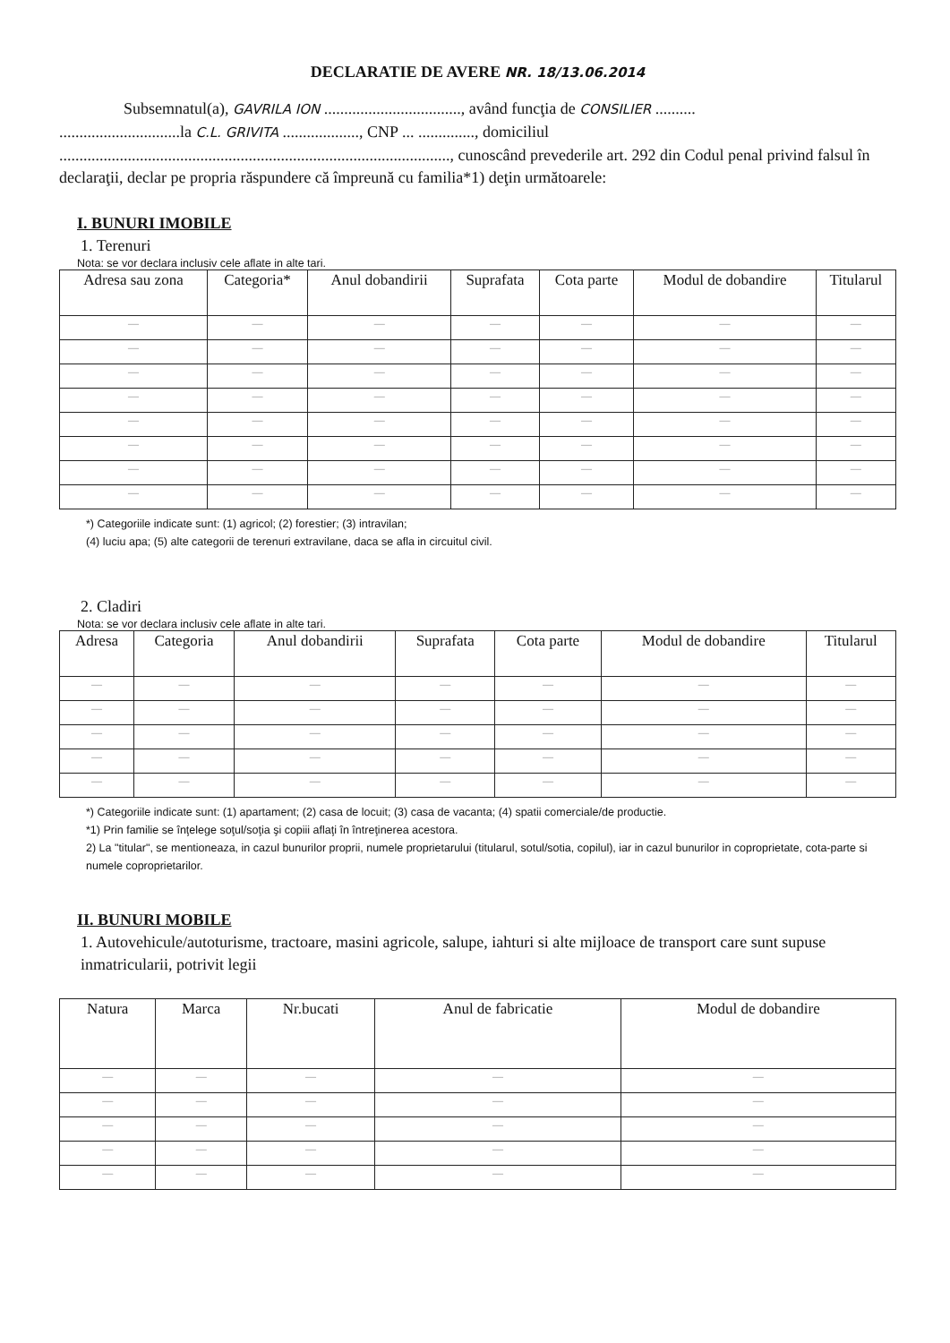DECLARATIE DE AVERE NR. 18/13.06.2014
Subsemnatul(a), GAVRILA ION .................................., având funcţia de CONSILIER ..........
..............................la C.L. GRIVITA ..................., CNP ... .............., domiciliul
................................................................................................., cunoscând prevederile art. 292 din Codul penal privind falsul în declaraţii, declar pe propria răspundere că împreună cu familia*1) deţin următoarele:
I. BUNURI IMOBILE
1. Terenuri
Nota: se vor declara inclusiv cele aflate in alte tari.
| Adresa sau zona | Categoria* | Anul dobandirii | Suprafata | Cota parte | Modul de dobandire | Titularul |
| --- | --- | --- | --- | --- | --- | --- |
| — | — | — | — | — | — | — |
| — | — | — | — | — | — | — |
| — | — | — | — | — | — | — |
| — | — | — | — | — | — | — |
| — | — | — | — | — | — | — |
| — | — | — | — | — | — | — |
| — | — | — | — | — | — | — |
| — | — | — | — | — | — | — |
*) Categoriile indicate sunt: (1) agricol; (2) forestier; (3) intravilan;
(4) luciu apa; (5) alte categorii de terenuri extravilane, daca se afla in circuitul civil.
2. Cladiri
Nota: se vor declara inclusiv cele aflate in alte tari.
| Adresa | Categoria | Anul dobandirii | Suprafata | Cota parte | Modul de dobandire | Titularul |
| --- | --- | --- | --- | --- | --- | --- |
| — | — | — | — | — | — | — |
| — | — | — | — | — | — | — |
| — | — | — | — | — | — | — |
| — | — | — | — | — | — | — |
| — | — | — | — | — | — | — |
*) Categoriile indicate sunt: (1) apartament; (2) casa de locuit; (3) casa de vacanta; (4) spatii comerciale/de productie.
*1) Prin familie se înţelege soţul/soţia şi copiii aflaţi în întreţinerea acestora.
2) La "titular", se mentioneaza, in cazul bunurilor proprii, numele proprietarului (titularul, sotul/sotia, copilul), iar in cazul bunurilor in coproprietate, cota-parte si numele coproprietarilor.
II. BUNURI MOBILE
1. Autovehicule/autoturisme, tractoare, masini agricole, salupe, iahturi si alte mijloace de transport care sunt supuse inmatricularii, potrivit legii
| Natura | Marca | Nr.bucati | Anul de fabricatie | Modul de dobandire |
| --- | --- | --- | --- | --- |
| — | — | — | — | — |
| — | — | — | — | — |
| — | — | — | — | — |
| — | — | — | — | — |
| — | — | — | — | — |